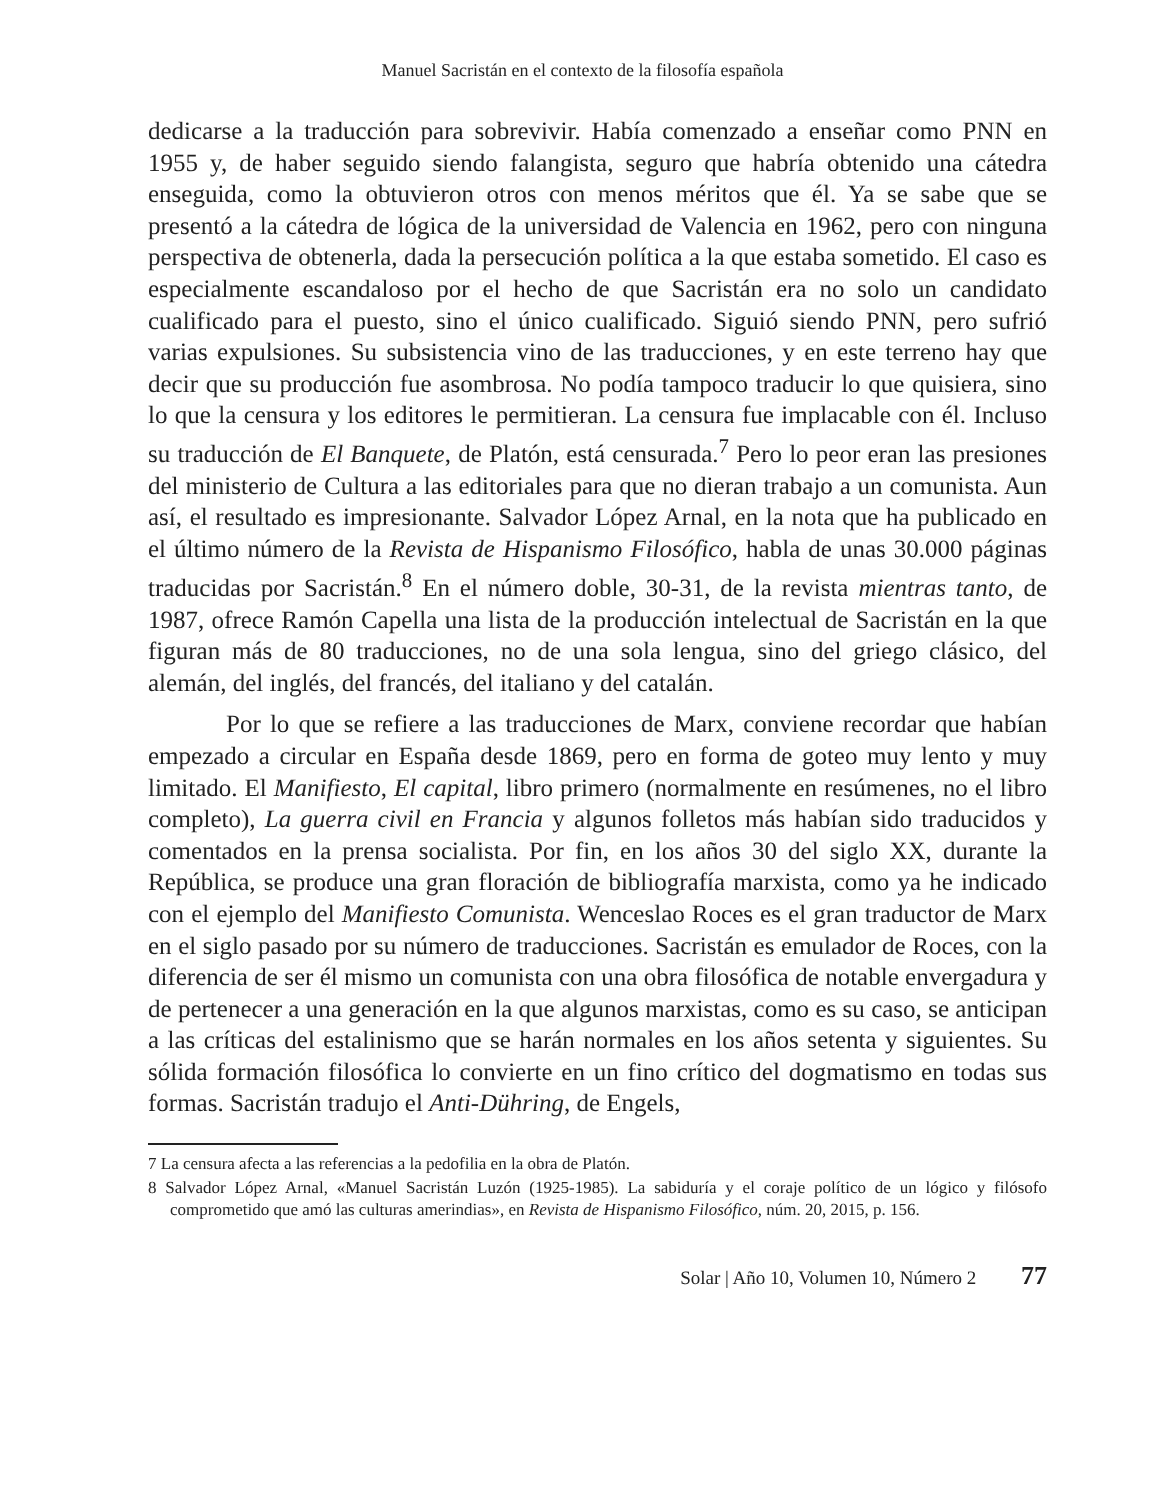Manuel Sacristán en el contexto de la filosofía española
dedicarse a la traducción para sobrevivir. Había comenzado a enseñar como PNN en 1955 y, de haber seguido siendo falangista, seguro que habría obtenido una cátedra enseguida, como la obtuvieron otros con menos méritos que él. Ya se sabe que se presentó a la cátedra de lógica de la universidad de Valencia en 1962, pero con ninguna perspectiva de obtenerla, dada la persecución política a la que estaba sometido. El caso es especialmente escandaloso por el hecho de que Sacristán era no solo un candidato cualificado para el puesto, sino el único cualificado. Siguió siendo PNN, pero sufrió varias expulsiones. Su subsistencia vino de las traducciones, y en este terreno hay que decir que su producción fue asombrosa. No podía tampoco traducir lo que quisiera, sino lo que la censura y los editores le permitieran. La censura fue implacable con él. Incluso su traducción de El Banquete, de Platón, está censurada.<sup>7</sup> Pero lo peor eran las presiones del ministerio de Cultura a las editoriales para que no dieran trabajo a un comunista. Aun así, el resultado es impresionante. Salvador López Arnal, en la nota que ha publicado en el último número de la Revista de Hispanismo Filosófico, habla de unas 30.000 páginas traducidas por Sacristán.<sup>8</sup> En el número doble, 30-31, de la revista mientras tanto, de 1987, ofrece Ramón Capella una lista de la producción intelectual de Sacristán en la que figuran más de 80 traducciones, no de una sola lengua, sino del griego clásico, del alemán, del inglés, del francés, del italiano y del catalán.
Por lo que se refiere a las traducciones de Marx, conviene recordar que habían empezado a circular en España desde 1869, pero en forma de goteo muy lento y muy limitado. El Manifiesto, El capital, libro primero (normalmente en resúmenes, no el libro completo), La guerra civil en Francia y algunos folletos más habían sido traducidos y comentados en la prensa socialista. Por fin, en los años 30 del siglo XX, durante la República, se produce una gran floración de bibliografía marxista, como ya he indicado con el ejemplo del Manifiesto Comunista. Wenceslao Roces es el gran traductor de Marx en el siglo pasado por su número de traducciones. Sacristán es emulador de Roces, con la diferencia de ser él mismo un comunista con una obra filosófica de notable envergadura y de pertenecer a una generación en la que algunos marxistas, como es su caso, se anticipan a las críticas del estalinismo que se harán normales en los años setenta y siguientes. Su sólida formación filosófica lo convierte en un fino crítico del dogmatismo en todas sus formas. Sacristán tradujo el Anti-Dühring, de Engels,
7 La censura afecta a las referencias a la pedofilia en la obra de Platón.
8 Salvador López Arnal, «Manuel Sacristán Luzón (1925-1985). La sabiduría y el coraje político de un lógico y filósofo comprometido que amó las culturas amerindias», en Revista de Hispanismo Filosófico, núm. 20, 2015, p. 156.
Solar | Año 10, Volumen 10, Número 2 77